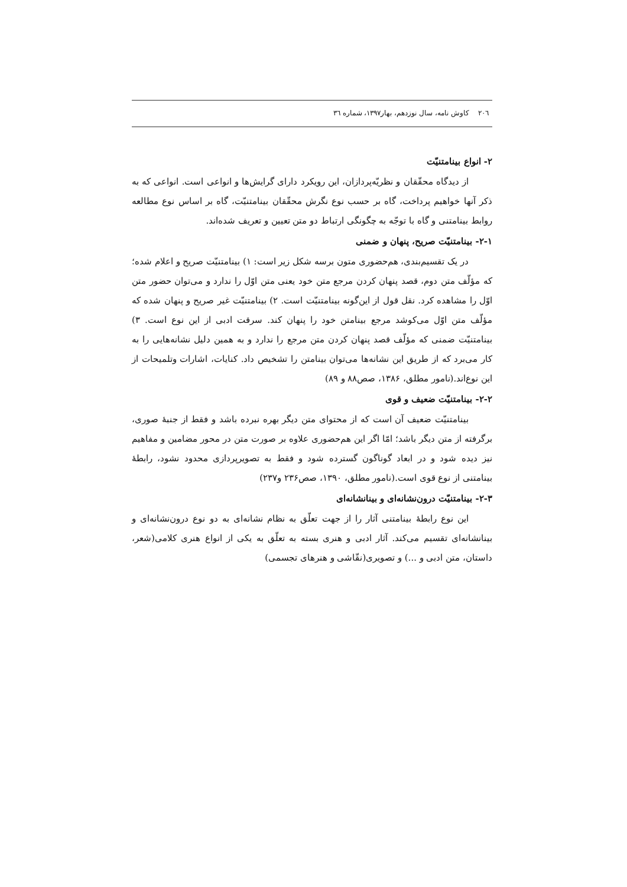۲۰٦ کاوش نامه، سال نوزدهم، بهار۱۳۹۷، شماره ۳٦
۲- انواع بینامتنیّت
از دیدگاه محقّقان و نظریّه‌پردازان، این رویکرد دارای گرایش‌ها و انواعی است. انواعی که به ذکر آنها خواهیم پرداخت، گاه بر حسب نوع نگرش محقّقان بینامتنیّت، گاه بر اساس نوع مطالعه روابط بینامتنی و گاه با توجّه به چگونگی ارتباط دو متن تعیین و تعریف شده‌اند.
۲-۱- بینامتنیّت صریح، پنهان و ضمنی
در یک تقسیم‌بندی، هم‌حضوری متون برسه شکل زیر است: ۱) بینامتنیّت صریح و اعلام شده؛ که مؤلّف متن دوم، قصد پنهان کردن مرجع متن خود یعنی متن اوّل را ندارد و می‌توان حضور متن اوّل را مشاهده کرد. نقل قول از این‌گونه بینامتنیّت است. ۲) بینامتنیّت غیر صریح و پنهان شده که مؤلّف متن اوّل می‌کوشد مرجع بینامتن خود را پنهان کند. سرقت ادبی از این نوع است. ۳) بینامتنیّت ضمنی که مؤلّف قصد پنهان کردن متن مرجع را ندارد و به همین دلیل نشانه‌هایی را به کار می‌برد که از طریق این نشانه‌ها می‌توان بینامتن را تشخیص داد. کنایات، اشارات وتلمیحات از این نوع‌اند.(نامور مطلق، ۱۳۸۶، صص۸۸ و ۸۹)
۲-۲- بینامتنیّت ضعیف و قوی
بینامتنیّت ضعیف آن است که از محتوای متن دیگر بهره نبرده باشد و فقط از جنبهٔ صوری، برگرفته از متن دیگر باشد؛ امّا اگر این هم‌حضوری علاوه بر صورت متن در محور مضامین و مفاهیم نیز دیده شود و در ابعاد گوناگون گسترده شود و فقط به تصویرپردازی محدود نشود، رابطهٔ بینامتنی از نوع قوی است.(نامور مطلق، ۱۳۹۰، صص۲۳۶ و۲۳۷)
۲-۳- بینامتنیّت درون‌نشانه‌ای و بینانشانه‌ای
این نوع رابطهٔ بینامتنی آثار را از جهت تعلّق به نظام نشانه‌ای به دو نوع درون‌نشانه‌ای و بینانشانه‌ای تقسیم می‌کند. آثار ادبی و هنری بسته به تعلّق به یکی از انواع هنری کلامی(شعر، داستان، متن ادبی و ...) و تصویری(نقّاشی و هنرهای تجسمی)